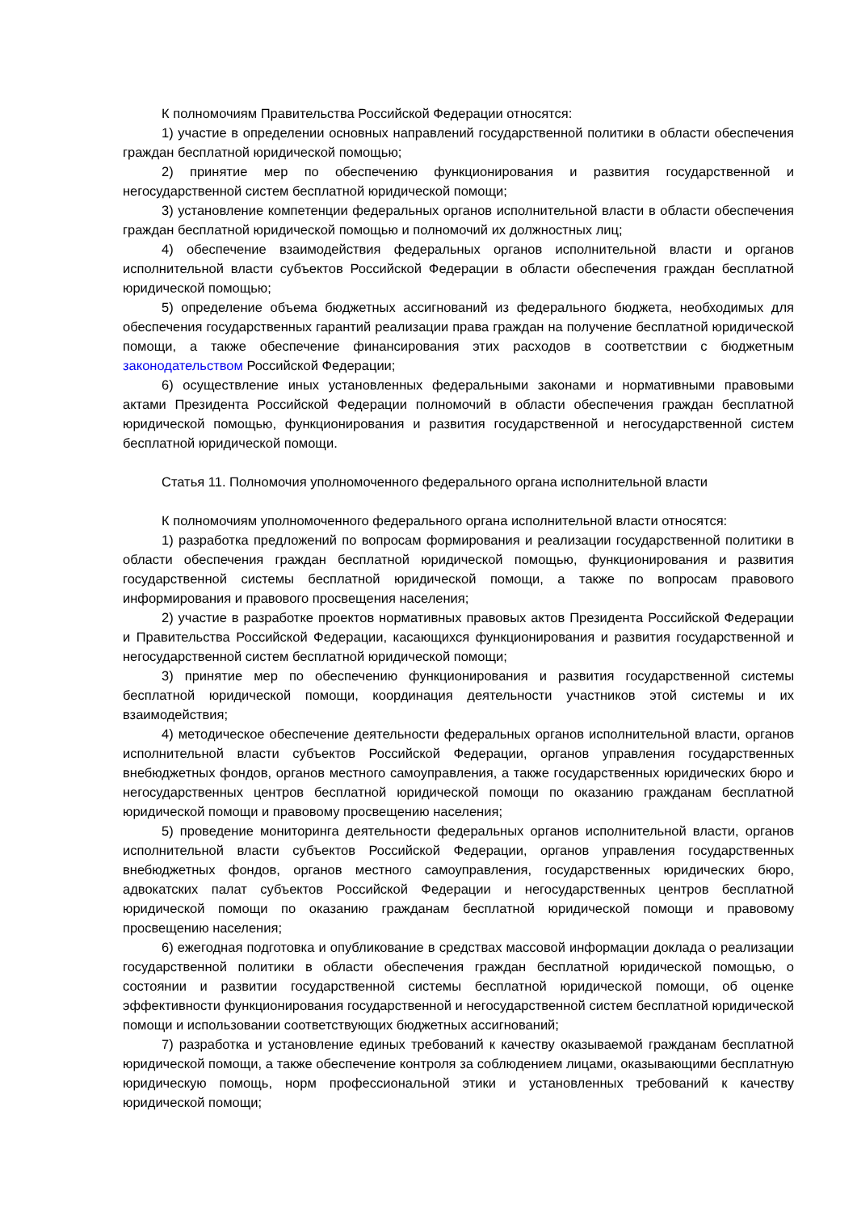К полномочиям Правительства Российской Федерации относятся:
1) участие в определении основных направлений государственной политики в области обеспечения граждан бесплатной юридической помощью;
2) принятие мер по обеспечению функционирования и развития государственной и негосударственной систем бесплатной юридической помощи;
3) установление компетенции федеральных органов исполнительной власти в области обеспечения граждан бесплатной юридической помощью и полномочий их должностных лиц;
4) обеспечение взаимодействия федеральных органов исполнительной власти и органов исполнительной власти субъектов Российской Федерации в области обеспечения граждан бесплатной юридической помощью;
5) определение объема бюджетных ассигнований из федерального бюджета, необходимых для обеспечения государственных гарантий реализации права граждан на получение бесплатной юридической помощи, а также обеспечение финансирования этих расходов в соответствии с бюджетным законодательством Российской Федерации;
6) осуществление иных установленных федеральными законами и нормативными правовыми актами Президента Российской Федерации полномочий в области обеспечения граждан бесплатной юридической помощью, функционирования и развития государственной и негосударственной систем бесплатной юридической помощи.
Статья 11. Полномочия уполномоченного федерального органа исполнительной власти
К полномочиям уполномоченного федерального органа исполнительной власти относятся:
1) разработка предложений по вопросам формирования и реализации государственной политики в области обеспечения граждан бесплатной юридической помощью, функционирования и развития государственной системы бесплатной юридической помощи, а также по вопросам правового информирования и правового просвещения населения;
2) участие в разработке проектов нормативных правовых актов Президента Российской Федерации и Правительства Российской Федерации, касающихся функционирования и развития государственной и негосударственной систем бесплатной юридической помощи;
3) принятие мер по обеспечению функционирования и развития государственной системы бесплатной юридической помощи, координация деятельности участников этой системы и их взаимодействия;
4) методическое обеспечение деятельности федеральных органов исполнительной власти, органов исполнительной власти субъектов Российской Федерации, органов управления государственных внебюджетных фондов, органов местного самоуправления, а также государственных юридических бюро и негосударственных центров бесплатной юридической помощи по оказанию гражданам бесплатной юридической помощи и правовому просвещению населения;
5) проведение мониторинга деятельности федеральных органов исполнительной власти, органов исполнительной власти субъектов Российской Федерации, органов управления государственных внебюджетных фондов, органов местного самоуправления, государственных юридических бюро, адвокатских палат субъектов Российской Федерации и негосударственных центров бесплатной юридической помощи по оказанию гражданам бесплатной юридической помощи и правовому просвещению населения;
6) ежегодная подготовка и опубликование в средствах массовой информации доклада о реализации государственной политики в области обеспечения граждан бесплатной юридической помощью, о состоянии и развитии государственной системы бесплатной юридической помощи, об оценке эффективности функционирования государственной и негосударственной систем бесплатной юридической помощи и использовании соответствующих бюджетных ассигнований;
7) разработка и установление единых требований к качеству оказываемой гражданам бесплатной юридической помощи, а также обеспечение контроля за соблюдением лицами, оказывающими бесплатную юридическую помощь, норм профессиональной этики и установленных требований к качеству юридической помощи;